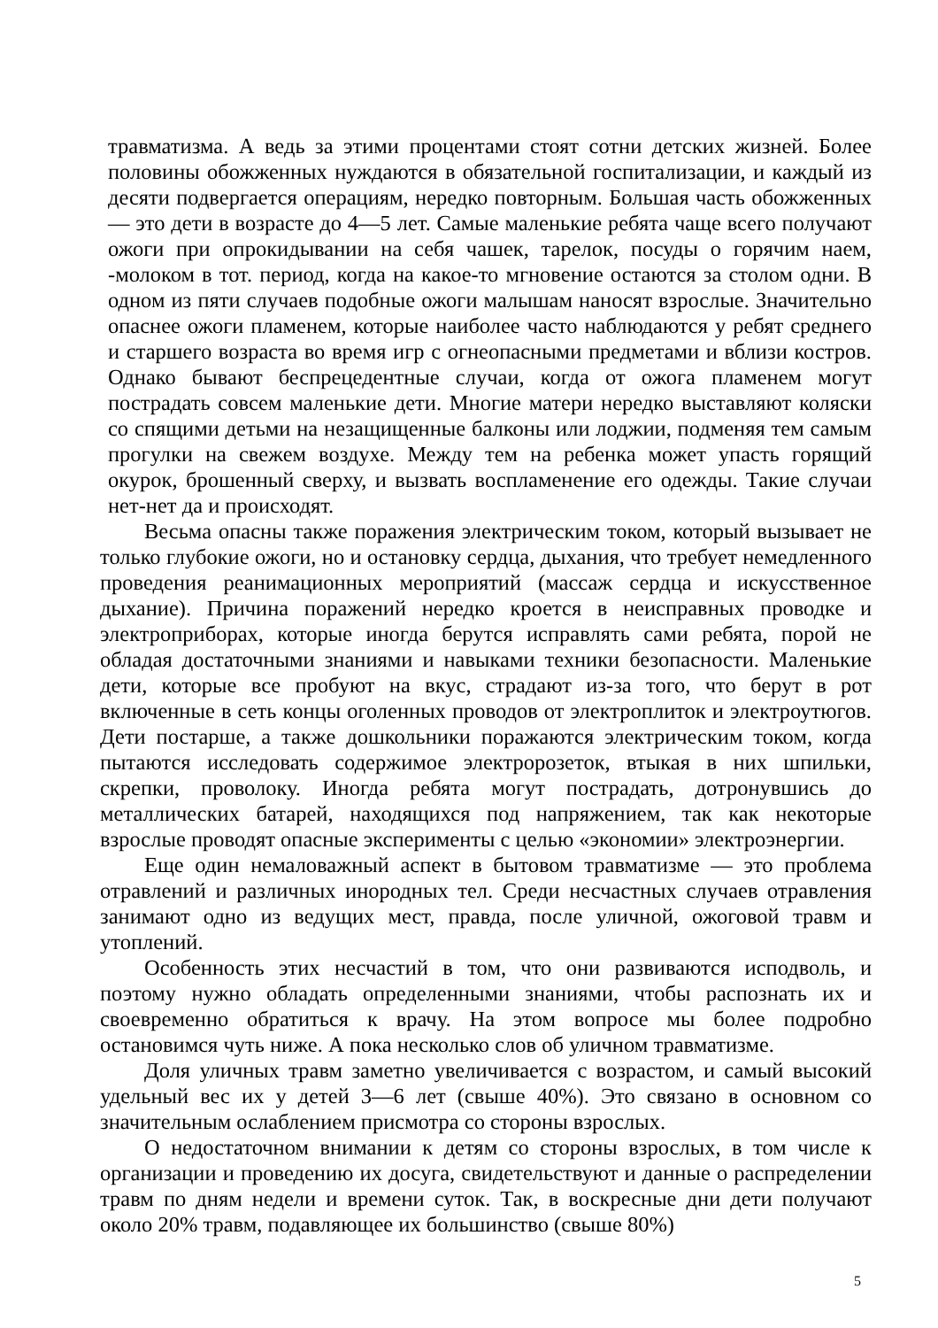травматизма. А ведь за этими процентами стоят сотни детских жизней. Более половины обожженных нуждаются в обязательной госпитализации, и каждый из десяти подвергается операциям, нередко повторным. Большая часть обожженных — это дети в возрасте до 4—5 лет. Самые маленькие ребята чаще всего получают ожоги при опрокидывании на себя чашек, тарелок, посуды о горячим наем, -молоком в тот. период, когда на какое-то мгновение остаются за столом одни. В одном из пяти случаев подобные ожоги малышам наносят взрослые. Значительно опаснее ожоги пламенем, которые наиболее часто наблюдаются у ребят среднего и старшего возраста во время игр с огнеопасными предметами и вблизи костров. Однако бывают беспрецедентные случаи, когда от ожога пламенем могут пострадать совсем маленькие дети. Многие матери нередко выставляют коляски со спящими детьми на незащищенные балконы или лоджии, подменяя тем самым прогулки на свежем воздухе. Между тем на ребенка может упасть горящий окурок, брошенный сверху, и вызвать воспламенение его одежды. Такие случаи нет-нет да и происходят.
Весьма опасны также поражения электрическим током, который вызывает не только глубокие ожоги, но и остановку сердца, дыхания, что требует немедленного проведения реанимационных мероприятий (массаж сердца и искусственное дыхание). Причина поражений нередко кроется в неисправных проводке и электроприборах, которые иногда берутся исправлять сами ребята, порой не обладая достаточными знаниями и навыками техники безопасности. Маленькие дети, которые все пробуют на вкус, страдают из-за того, что берут в рот включенные в сеть концы оголенных проводов от электроплиток и электроутюгов. Дети постарше, а также дошкольники поражаются электрическим током, когда пытаются исследовать содержимое электророзеток, втыкая в них шпильки, скрепки, проволоку. Иногда ребята могут пострадать, дотронувшись до металлических батарей, находящихся под напряжением, так как некоторые взрослые проводят опасные эксперименты с целью «экономии» электроэнергии.
Еще один немаловажный аспект в бытовом травматизме — это проблема отравлений и различных инородных тел. Среди несчастных случаев отравления занимают одно из ведущих мест, правда, после уличной, ожоговой травм и утоплений.
Особенность этих несчастий в том, что они развиваются исподволь, и поэтому нужно обладать определенными знаниями, чтобы распознать их и своевременно обратиться к врачу. На этом вопросе мы более подробно остановимся чуть ниже. А пока несколько слов об уличном травматизме.
Доля уличных травм заметно увеличивается с возрастом, и самый высокий удельный вес их у детей 3—6 лет (свыше 40%). Это связано в основном со значительным ослаблением присмотра со стороны взрослых.
О недостаточном внимании к детям со стороны взрослых, в том числе к организации и проведению их досуга, свидетельствуют и данные о распределении травм по дням недели и времени суток. Так, в воскресные дни дети получают около 20% травм, подавляющее их большинство (свыше 80%)
5